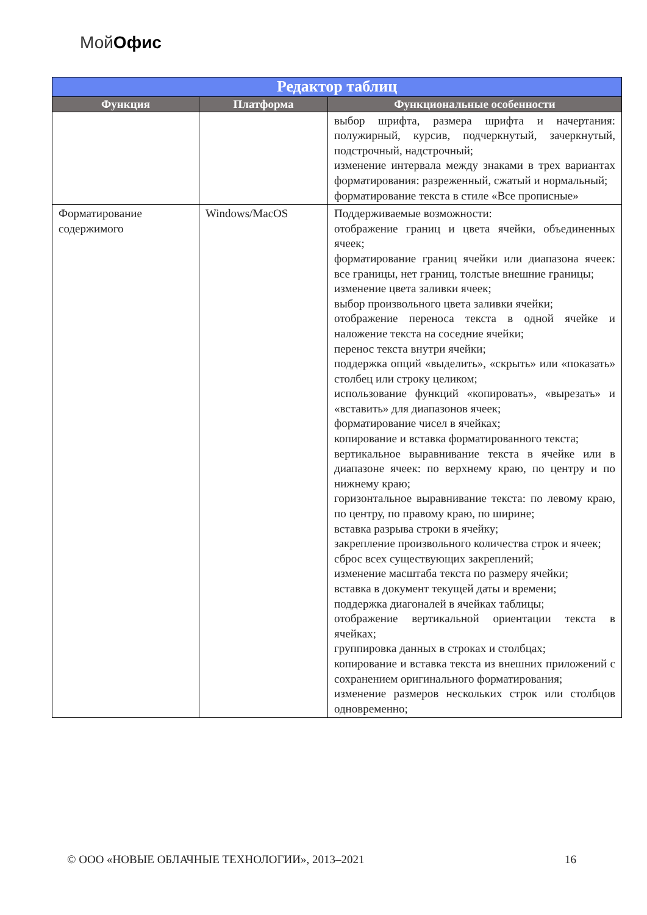МойОфис
| Редактор таблиц | | |
| --- | --- | --- |
| Функция | Платформа | Функциональные особенности |
| | | выбор шрифта, размера шрифта и начертания: полужирный, курсив, подчеркнутый, зачеркнутый, подстрочный, надстрочный; изменение интервала между знаками в трех вариантах форматирования: разреженный, сжатый и нормальный; форматирование текста в стиле «Все прописные» |
| Форматирование содержимого | Windows/MacOS | Поддерживаемые возможности: отображение границ и цвета ячейки, объединенных ячеек; форматирование границ ячейки или диапазона ячеек: все границы, нет границ, толстые внешние границы; изменение цвета заливки ячеек; выбор произвольного цвета заливки ячейки; отображение переноса текста в одной ячейке и наложение текста на соседние ячейки; перенос текста внутри ячейки; поддержка опций «выделить», «скрыть» или «показать» столбец или строку целиком; использование функций «копировать», «вырезать» и «вставить» для диапазонов ячеек; форматирование чисел в ячейках; копирование и вставка форматированного текста; вертикальное выравнивание текста в ячейке или в диапазоне ячеек: по верхнему краю, по центру и по нижнему краю; горизонтальное выравнивание текста: по левому краю, по центру, по правому краю, по ширине; вставка разрыва строки в ячейку; закрепление произвольного количества строк и ячеек; сброс всех существующих закреплений; изменение масштаба текста по размеру ячейки; вставка в документ текущей даты и времени; поддержка диагоналей в ячейках таблицы; отображение вертикальной ориентации текста в ячейках; группировка данных в строках и столбцах; копирование и вставка текста из внешних приложений с сохранением оригинального форматирования; изменение размеров нескольких строк или столбцов одновременно; |
© ООО «НОВЫЕ ОБЛАЧНЫЕ ТЕХНОЛОГИИ», 2013–2021 16